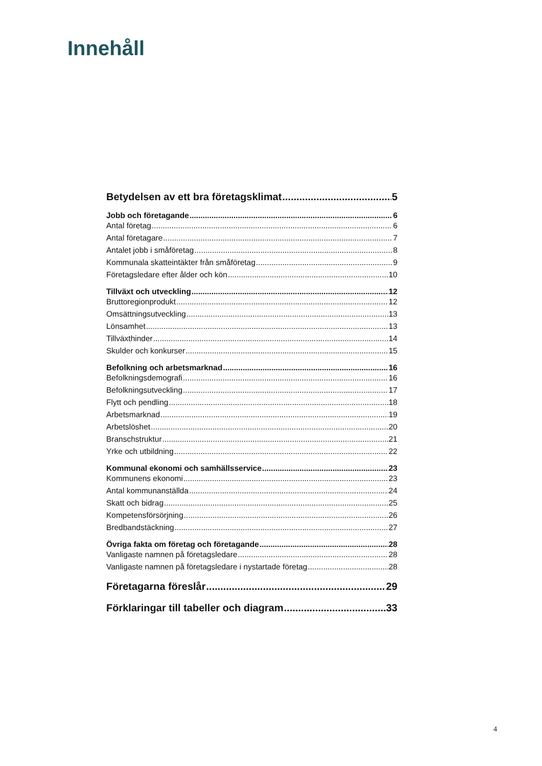Innehåll
Betydelsen av ett bra företagsklimat 5
Jobb och företagande 6
Antal företag 6
Antal företagare 7
Antalet jobb i småföretag 8
Kommunala skatteintäkter från småföretag 9
Företagsledare efter ålder och kön 10
Tillväxt och utveckling 12
Bruttoregionprodukt 12
Omsättningsutveckling 13
Lönsamhet 13
Tillväxthinder 14
Skulder och konkurser 15
Befolkning och arbetsmarknad 16
Befolkningsdemografi 16
Befolkningsutveckling 17
Flytt och pendling 18
Arbetsmarknad 19
Arbetslöshet 20
Branschstruktur 21
Yrke och utbildning 22
Kommunal ekonomi och samhällsservice 23
Kommunens ekonomi 23
Antal kommunanställda 24
Skatt och bidrag 25
Kompetensförsörjning 26
Bredbandstäckning 27
Övriga fakta om företag och företagande 28
Vanligaste namnen på företagsledare 28
Vanligaste namnen på företagsledare i nystartade företag 28
Företagarna föreslår 29
Förklaringar till tabeller och diagram 33
4